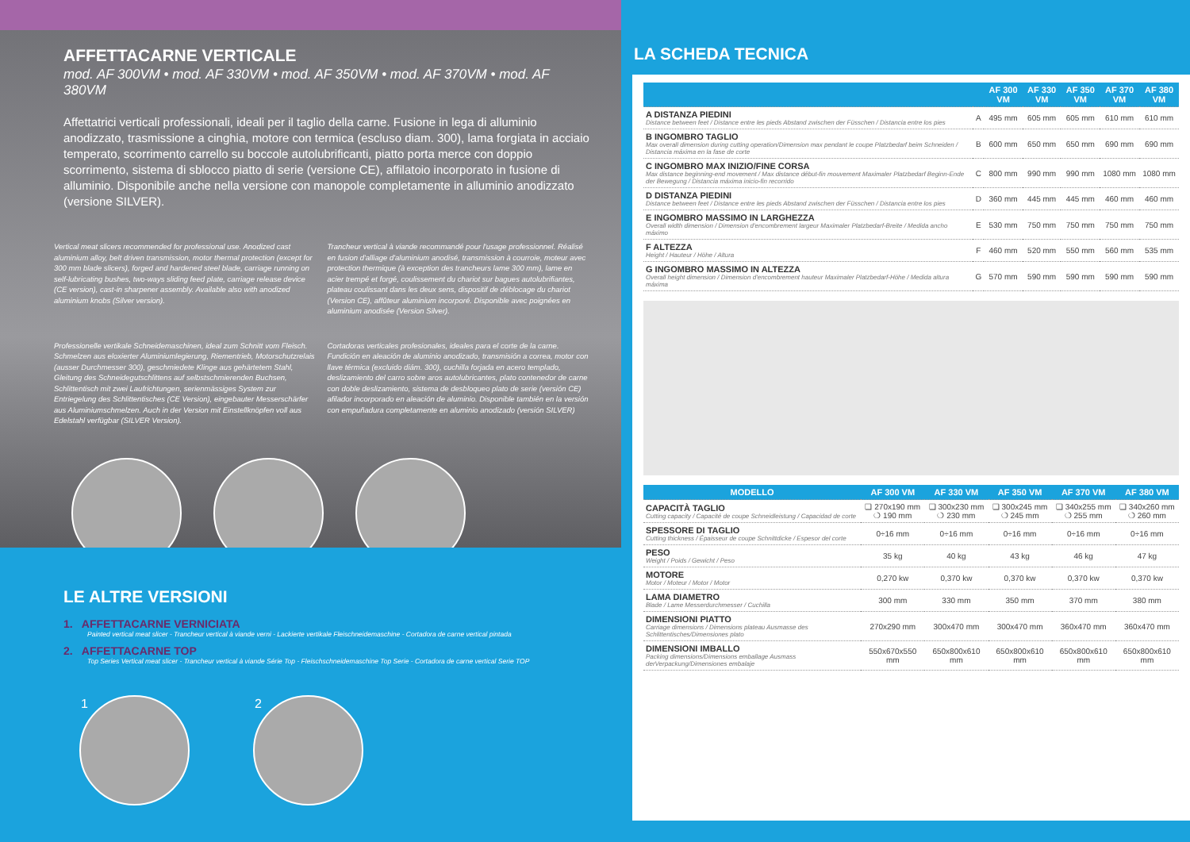AFFETTACARNE VERTICALE
mod. AF 300VM • mod. AF 330VM • mod. AF 350VM • mod. AF 370VM • mod. AF 380VM
Affettatrici verticali professionali, ideali per il taglio della carne. Fusione in lega di alluminio anodizzato, trasmissione a cinghia, motore con termica (escluso diam. 300), lama forgiata in acciaio temperato, scorrimento carrello su boccole autolubrificanti, piatto porta merce con doppio scorrimento, sistema di sblocco piatto di serie (versione CE), affilatoio incorporato in fusione di alluminio. Disponibile anche nella versione con manopole completamente in alluminio anodizzato (versione SILVER).
Vertical meat slicers recommended for professional use. Anodized cast aluminium alloy, belt driven transmission, motor thermal protection (except for 300 mm blade slicers), forged and hardened steel blade, carriage running on self-lubricating bushes, two-ways sliding feed plate, carriage release device (CE version), cast-in sharpener assembly. Available also with anodized aluminium knobs (Silver version).
Trancheur vertical à viande recommandé pour l'usage professionnel. Réalisé en fusion d'alliage d'aluminium anodisé, transmission à courroie, moteur avec protection thermique (à exception des trancheurs lame 300 mm), lame en acier trempé et forgé, coulissement du chariot sur bagues autolubrifiantes, plateau coulissant dans les deux sens, dispositif de déblocage du chariot (Version CE), affûteur aluminium incorporé. Disponible avec poignées en aluminium anodisée (Version Silver).
Professionelle vertikale Schneidemaschinen, ideal zum Schnitt vom Fleisch. Schmelzen aus eloxierter Aluminiumlegierung, Riementrieb, Motorschutzrelais (ausser Durchmesser 300), geschmiedete Klinge aus gehärtetem Stahl, Gleitung des Schneidegutschlittens auf selbstschmierenden Buchsen, Schlittentisch mit zwei Laufrichtungen, serienmässiges System zur Entriegelung des Schlittentisches (CE Version), eingebauter Messerschärfer aus Aluminiumschmelzen. Auch in der Version mit Einstellknöpfen voll aus Edelstahl verfügbar (SILVER Version).
Cortadoras verticales profesionales, ideales para el corte de la carne. Fundición en aleación de aluminio anodizado, transmisión a correa, motor con llave térmica (excluido diám. 300), cuchilla forjada en acero templado, deslizamiento del carro sobre aros autolubricantes, plato contenedor de carne con doble deslizamiento, sistema de desbloqueo plato de serie (versión CE) afilador incorporado en aleación de aluminio. Disponible también en la versión con empuñadura completamente en aluminio anodizado (versión SILVER)
LE ALTRE VERSIONI
1. AFFETTACARNE VERNICIATA
Painted vertical meat slicer - Trancheur vertical à viande verni - Lackierte vertikale Fleischneidemaschine - Cortadora de carne vertical pintada
2. AFFETTACARNE TOP
Top Series Vertical meat slicer - Trancheur vertical à viande Série Top - Fleischschneidemaschine Top Serie - Cortadora de carne vertical Serie TOP
1 2
LA SCHEDA TECNICA
| | | AF 300 VM | AF 330 VM | AF 350 VM | AF 370 VM | AF 380 VM |
| --- | --- | --- | --- | --- | --- | --- |
| A DISTANZA PIEDINI Distance between feet / Distance entre les pieds Abstand zwischen der Füsschen / Distancia entre los pies | A | 495 mm | 605 mm | 605 mm | 610 mm | 610 mm |
| B INGOMBRO TAGLIO Max overall dimension during cutting operation/Dimension max pendant le coupe Platzbedarf beim Schneiden / Distancia máxima en la fase de corte | B | 600 mm | 650 mm | 650 mm | 690 mm | 690 mm |
| C INGOMBRO MAX INIZIO/FINE CORSA Max distance beginning-end movement / Max distance début-fin mouvement Maximaler Platzbedarf Beginn-Ende der Bewegung / Distancia máxima inicio-fin recorrido | C | 800 mm | 990 mm | 990 mm | 1080 mm | 1080 mm |
| D DISTANZA PIEDINI Distance between feet / Distance entre les pieds Abstand zwischen der Füsschen / Distancia entre los pies | D | 360 mm | 445 mm | 445 mm | 460 mm | 460 mm |
| E INGOMBRO MASSIMO IN LARGHEZZA Overall width dimension / Dimension d'encombrement largeur Maximaler Platzbedarf-Breite / Medida ancho máximo | E | 530 mm | 750 mm | 750 mm | 750 mm | 750 mm |
| F ALTEZZA Height / Hauteur / Höhe / Altura | F | 460 mm | 520 mm | 550 mm | 560 mm | 535 mm |
| G INGOMBRO MASSIMO IN ALTEZZA Overall height dimension / Dimension d'encombrement hauteur Maximaler Platzbedarf-Höhe / Medida altura máxima | G | 570 mm | 590 mm | 590 mm | 590 mm | 590 mm |
| MODELLO | AF 300 VM | AF 330 VM | AF 350 VM | AF 370 VM | AF 380 VM |
| --- | --- | --- | --- | --- | --- |
| CAPACITÀ TAGLIO Cutting capacity / Capacité de coupe Schneidleistung / Capacidad de corte | ❏ 270x190 mm ❍ 190 mm | ❏ 300x230 mm ❍ 230 mm | ❏ 300x245 mm ❍ 245 mm | ❏ 340x255 mm ❍ 255 mm | ❏ 340x260 mm ❍ 260 mm |
| SPESSORE DI TAGLIO Cutting thickness / Épaisseur de coupe Schnittdicke / Espesor del corte | 0÷16 mm | 0÷16 mm | 0÷16 mm | 0÷16 mm | 0÷16 mm |
| PESO Weight / Poids / Gewicht / Peso | 35 kg | 40 kg | 43 kg | 46 kg | 47 kg |
| MOTORE Motor / Moteur / Motor / Motor | 0,270 kw | 0,370 kw | 0,370 kw | 0,370 kw | 0,370 kw |
| LAMA DIAMETRO Blade / Lame Messerdurchmesser / Cuchilla | 300 mm | 330 mm | 350 mm | 370 mm | 380 mm |
| DIMENSIONI PIATTO Carriage dimensions / Dimensions plateau Ausmasse des Schlittentisches/Dimensiones plato | 270x290 mm | 300x470 mm | 300x470 mm | 360x470 mm | 360x470 mm |
| DIMENSIONI IMBALLO Packing dimensions/Dimensions emballage Ausmass derVerpackung/Dimensiones embalaje | 550x670x550 mm | 650x800x610 mm | 650x800x610 mm | 650x800x610 mm | 650x800x610 mm |